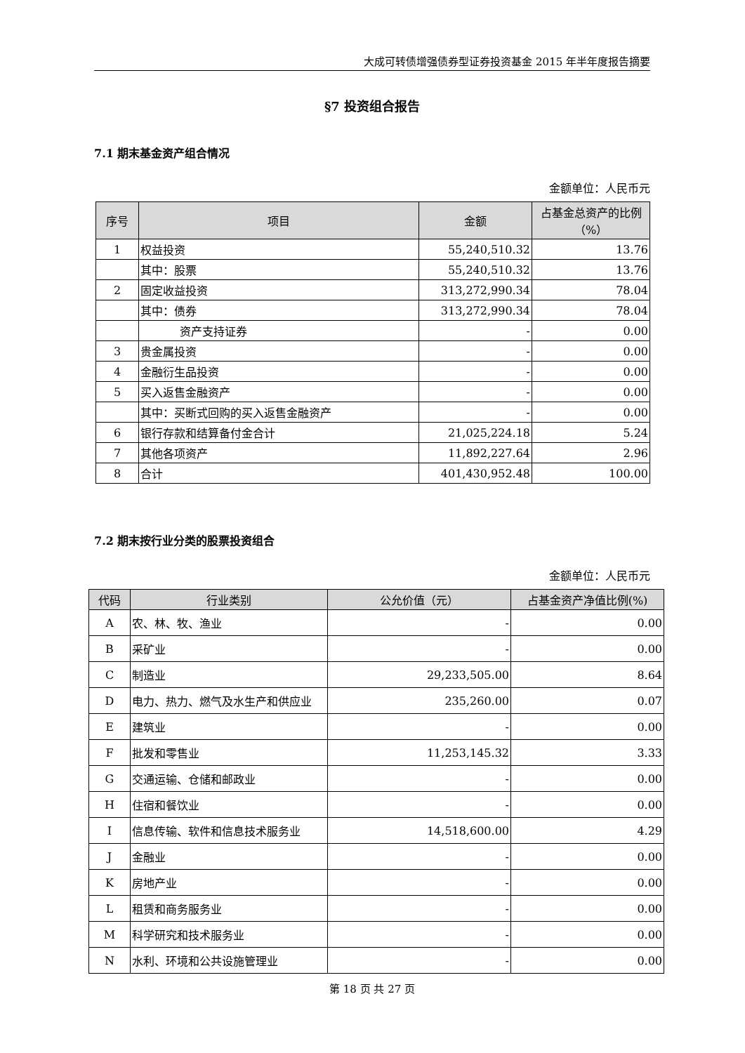大成可转债增强债券型证券投资基金 2015 年半年度报告摘要
§7 投资组合报告
7.1 期末基金资产组合情况
金额单位：人民币元
| 序号 | 项目 | 金额 | 占基金总资产的比例（%） |
| --- | --- | --- | --- |
| 1 | 权益投资 | 55,240,510.32 | 13.76 |
| | 其中：股票 | 55,240,510.32 | 13.76 |
| 2 | 固定收益投资 | 313,272,990.34 | 78.04 |
| | 其中：债券 | 313,272,990.34 | 78.04 |
| | 资产支持证券 | - | 0.00 |
| 3 | 贵金属投资 | - | 0.00 |
| 4 | 金融衍生品投资 | - | 0.00 |
| 5 | 买入返售金融资产 | - | 0.00 |
| | 其中：买断式回购的买入返售金融资产 | - | 0.00 |
| 6 | 银行存款和结算备付金合计 | 21,025,224.18 | 5.24 |
| 7 | 其他各项资产 | 11,892,227.64 | 2.96 |
| 8 | 合计 | 401,430,952.48 | 100.00 |
7.2 期末按行业分类的股票投资组合
金额单位：人民币元
| 代码 | 行业类别 | 公允价值（元） | 占基金资产净值比例(%) |
| --- | --- | --- | --- |
| A | 农、林、牧、渔业 | - | 0.00 |
| B | 采矿业 | - | 0.00 |
| C | 制造业 | 29,233,505.00 | 8.64 |
| D | 电力、热力、燃气及水生产和供应业 | 235,260.00 | 0.07 |
| E | 建筑业 | - | 0.00 |
| F | 批发和零售业 | 11,253,145.32 | 3.33 |
| G | 交通运输、仓储和邮政业 | - | 0.00 |
| H | 住宿和餐饮业 | - | 0.00 |
| I | 信息传输、软件和信息技术服务业 | 14,518,600.00 | 4.29 |
| J | 金融业 | - | 0.00 |
| K | 房地产业 | - | 0.00 |
| L | 租赁和商务服务业 | - | 0.00 |
| M | 科学研究和技术服务业 | - | 0.00 |
| N | 水利、环境和公共设施管理业 | - | 0.00 |
第 18 页 共 27 页